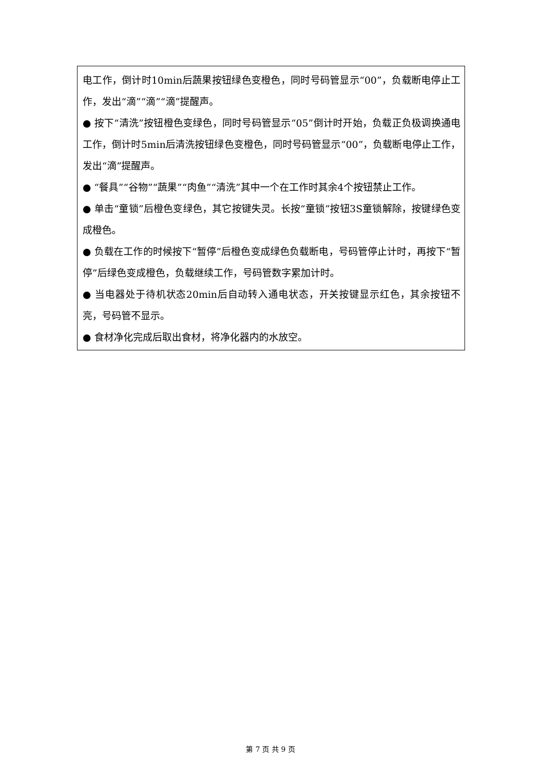| 电工作，倒计时10min后蔬果按钮绿色变橙色，同时号码管显示“00”，负载断电停止工作，发出“滴”“滴”“滴”提醒声。 ● 按下“清洗”按钮橙色变绿色，同时号码管显示“05”倒计时开始，负载正负极调换通电工作，倒计时5min后清洗按钮绿色变橙色，同时号码管显示“00”，负载断电停止工作，发出“滴”提醒声。 ● “餐具”“谷物”“蔬果”“肉鱼”“清洗”其中一个在工作时其余4个按钮禁止工作。 ● 单击“童锁”后橙色变绿色，其它按键失灵。长按“童锁”按钮3S童锁解除，按键绿色变成橙色。 ● 负载在工作的时候按下“暂停”后橙色变成绿色负载断电，号码管停止计时，再按下“暂停”后绿色变成橙色，负载继续工作，号码管数字累加计时。 ● 当电器处于待机状态20min后自动转入通电状态，开关按键显示红色，其余按钮不亮，号码管不显示。 ● 食材净化完成后取出食材，将净化器内的水放空。 |
第 7 页 共 9 页